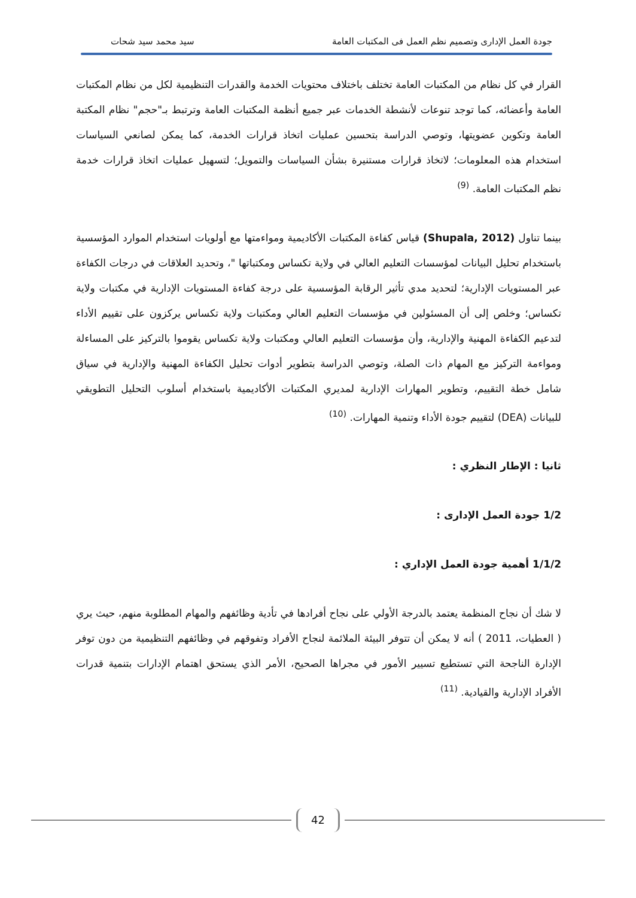جودة العمل الإدارى وتصميم نظم العمل فى المكتبات العامة سيد محمد سيد شحات
القرار في كل نظام من المكتبات العامة تختلف باختلاف محتويات الخدمة والقدرات التنظيمية لكل من نظام المكتبات العامة وأعضائه، كما توجد تنوعات لأنشطة الخدمات عبر جميع أنظمة المكتبات العامة وترتبط بـ"حجم" نظام المكتبة العامة وتكوين عضويتها، وتوصي الدراسة بتحسين عمليات اتخاذ قرارات الخدمة، كما يمكن لصانعي السياسات استخدام هذه المعلومات؛ لاتخاذ قرارات مستنيرة بشأن السياسات والتمويل؛ لتسهيل عمليات اتخاذ قرارات خدمة نظم المكتبات العامة. <sup>(9)</sup>
بينما تناول (Shupala, 2012) قياس كفاءة المكتبات الأكاديمية ومواءمتها مع أولويات استخدام الموارد المؤسسية باستخدام تحليل البيانات لمؤسسات التعليم العالي في ولاية تكساس ومكتباتها "، وتحديد العلاقات في درجات الكفاءة عبر المستويات الإدارية؛ لتحديد مدي تأثير الرقابة المؤسسية على درجة كفاءة المستويات الإدارية في مكتبات ولاية تكساس؛ وخلص إلى أن المسئولين في مؤسسات التعليم العالي ومكتبات ولاية تكساس يركزون على تقييم الأداء لتدعيم الكفاءة المهنية والإدارية، وأن مؤسسات التعليم العالي ومكتبات ولاية تكساس يقوموا بالتركيز على المساءلة ومواءمة التركيز مع المهام ذات الصلة، وتوصي الدراسة بتطوير أدوات تحليل الكفاءة المهنية والإدارية في سياق شامل خطة التقييم، وتطوير المهارات الإدارية لمديري المكتبات الأكاديمية باستخدام أسلوب التحليل التطويقي للبيانات (DEA) لتقييم جودة الأداء وتنمية المهارات. <sup>(10)</sup>
ثانيا : الإطار النظري :
1/2 جودة العمل الإدارى :
1/1/2 أهمية جودة العمل الإداري :
لا شك أن نجاح المنظمة يعتمد بالدرجة الأولي على نجاح أفرادها في تأدية وظائفهم والمهام المطلوبة منهم، حيث يري ( العطيات، 2011 ) أنه لا يمكن أن تتوفر البيئة الملائمة لنجاح الأفراد وتفوقهم في وظائفهم التنظيمية من دون توفر الإدارة الناجحة التي تستطيع تسيير الأمور في مجراها الصحيح، الأمر الذي يستحق اهتمام الإدارات بتنمية قدرات الأفراد الإدارية والقيادية. <sup>(11)</sup>
42